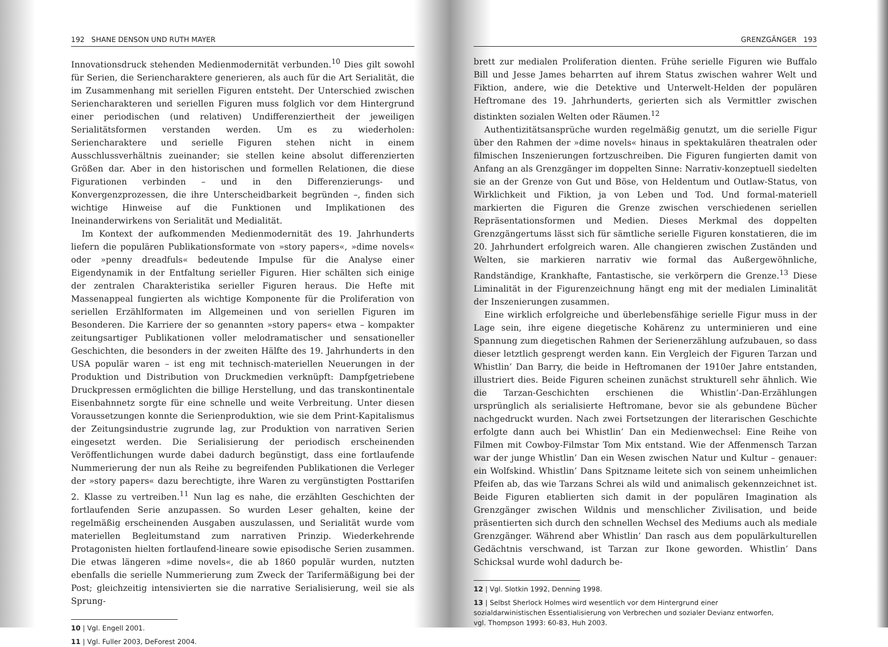192 SHANE DENSON UND RUTH MAYER
Innovationsdruck stehenden Medienmodernität verbunden.<sup>10</sup> Dies gilt sowohl für Serien, die Seriencharaktere generieren, als auch für die Art Serialität, die im Zusammenhang mit seriellen Figuren entsteht. Der Unterschied zwischen Seriencharakteren und seriellen Figuren muss folglich vor dem Hintergrund einer periodischen (und relativen) Undifferenziertheit der jeweiligen Serialitätsformen verstanden werden. Um es zu wiederholen: Seriencharaktere und serielle Figuren stehen nicht in einem Ausschlussverhältnis zueinander; sie stellen keine absolut differenzierten Größen dar. Aber in den historischen und formellen Relationen, die diese Figurationen verbinden – und in den Differenzierungs- und Konvergenzprozessen, die ihre Unterscheidbarkeit begründen –, finden sich wichtige Hinweise auf die Funktionen und Implikationen des Ineinanderwirkens von Serialität und Medialität.
Im Kontext der aufkommenden Medienmodernität des 19. Jahrhunderts liefern die populären Publikationsformate von »story papers«, »dime novels« oder »penny dreadfuls« bedeutende Impulse für die Analyse einer Eigendynamik in der Entfaltung serieller Figuren. Hier schälten sich einige der zentralen Charakteristika serieller Figuren heraus. Die Hefte mit Massenappeal fungierten als wichtige Komponente für die Proliferation von seriellen Erzählformaten im Allgemeinen und von seriellen Figuren im Besonderen. Die Karriere der so genannten »story papers« etwa – kompakter zeitungsartiger Publikationen voller melodramatischer und sensationeller Geschichten, die besonders in der zweiten Hälfte des 19. Jahrhunderts in den USA populär waren – ist eng mit technisch-materiellen Neuerungen in der Produktion und Distribution von Druckmedien verknüpft: Dampfgetriebene Druckpressen ermöglichten die billige Herstellung, und das transkontinentale Eisenbahnnetz sorgte für eine schnelle und weite Verbreitung. Unter diesen Voraussetzungen konnte die Serienproduktion, wie sie dem Print-Kapitalismus der Zeitungsindustrie zugrunde lag, zur Produktion von narrativen Serien eingesetzt werden. Die Serialisierung der periodisch erscheinenden Veröffentlichungen wurde dabei dadurch begünstigt, dass eine fortlaufende Nummerierung der nun als Reihe zu begreifenden Publikationen die Verleger der »story papers« dazu berechtigte, ihre Waren zu vergünstigten Posttarifen 2. Klasse zu vertreiben.<sup>11</sup> Nun lag es nahe, die erzählten Geschichten der fortlaufenden Serie anzupassen. So wurden Leser gehalten, keine der regelmäßig erscheinenden Ausgaben auszulassen, und Serialität wurde vom materiellen Begleitumstand zum narrativen Prinzip. Wiederkehrende Protagonisten hielten fortlaufend-lineare sowie episodische Serien zusammen. Die etwas längeren »dime novels«, die ab 1860 populär wurden, nutzten ebenfalls die serielle Nummerierung zum Zweck der Tarifermäßigung bei der Post; gleichzeitig intensivierten sie die narrative Serialisierung, weil sie als Sprung-
10 | Vgl. Engell 2001.
11 | Vgl. Fuller 2003, DeForest 2004.
GRENZGÄNGER 193
brett zur medialen Proliferation dienten. Frühe serielle Figuren wie Buffalo Bill und Jesse James beharrten auf ihrem Status zwischen wahrer Welt und Fiktion, andere, wie die Detektive und Unterwelt-Helden der populären Heftromane des 19. Jahrhunderts, gerierten sich als Vermittler zwischen distinkten sozialen Welten oder Räumen.<sup>12</sup>
Authentizitätsansprüche wurden regelmäßig genutzt, um die serielle Figur über den Rahmen der »dime novels« hinaus in spektakulären theatralen oder filmischen Inszenierungen fortzuschreiben. Die Figuren fungierten damit von Anfang an als Grenzgänger im doppelten Sinne: Narrativ-konzeptuell siedelten sie an der Grenze von Gut und Böse, von Heldentum und Outlaw-Status, von Wirklichkeit und Fiktion, ja von Leben und Tod. Und formal-materiell markierten die Figuren die Grenze zwischen verschiedenen seriellen Repräsentationsformen und Medien. Dieses Merkmal des doppelten Grenzgängertums lässt sich für sämtliche serielle Figuren konstatieren, die im 20. Jahrhundert erfolgreich waren. Alle changieren zwischen Zuständen und Welten, sie markieren narrativ wie formal das Außergewöhnliche, Randständige, Krankhafte, Fantastische, sie verkörpern die Grenze.<sup>13</sup> Diese Liminalität in der Figurenzeichnung hängt eng mit der medialen Liminalität der Inszenierungen zusammen.
Eine wirklich erfolgreiche und überlebensfähige serielle Figur muss in der Lage sein, ihre eigene diegetische Kohärenz zu unterminieren und eine Spannung zum diegetischen Rahmen der Serienerzählung aufzubauen, so dass dieser letztlich gesprengt werden kann. Ein Vergleich der Figuren Tarzan und Whistlin’ Dan Barry, die beide in Heftromanen der 1910er Jahre entstanden, illustriert dies. Beide Figuren scheinen zunächst strukturell sehr ähnlich. Wie die Tarzan-Geschichten erschienen die Whistlin’-Dan-Erzählungen ursprünglich als serialisierte Heftromane, bevor sie als gebundene Bücher nachgedruckt wurden. Nach zwei Fortsetzungen der literarischen Geschichte erfolgte dann auch bei Whistlin’ Dan ein Medienwechsel: Eine Reihe von Filmen mit Cowboy-Filmstar Tom Mix entstand. Wie der Affenmensch Tarzan war der junge Whistlin’ Dan ein Wesen zwischen Natur und Kultur – genauer: ein Wolfskind. Whistlin’ Dans Spitzname leitete sich von seinem unheimlichen Pfeifen ab, das wie Tarzans Schrei als wild und animalisch gekennzeichnet ist. Beide Figuren etablierten sich damit in der populären Imagination als Grenzgänger zwischen Wildnis und menschlicher Zivilisation, und beide präsentierten sich durch den schnellen Wechsel des Mediums auch als mediale Grenzgänger. Während aber Whistlin’ Dan rasch aus dem populärkulturellen Gedächtnis verschwand, ist Tarzan zur Ikone geworden. Whistlin’ Dans Schicksal wurde wohl dadurch be-
12 | Vgl. Slotkin 1992, Denning 1998.
13 | Selbst Sherlock Holmes wird wesentlich vor dem Hintergrund einer sozialdarwinistischen Essentialisierung von Verbrechen und sozialer Devianz entworfen, vgl. Thompson 1993: 60-83, Huh 2003.